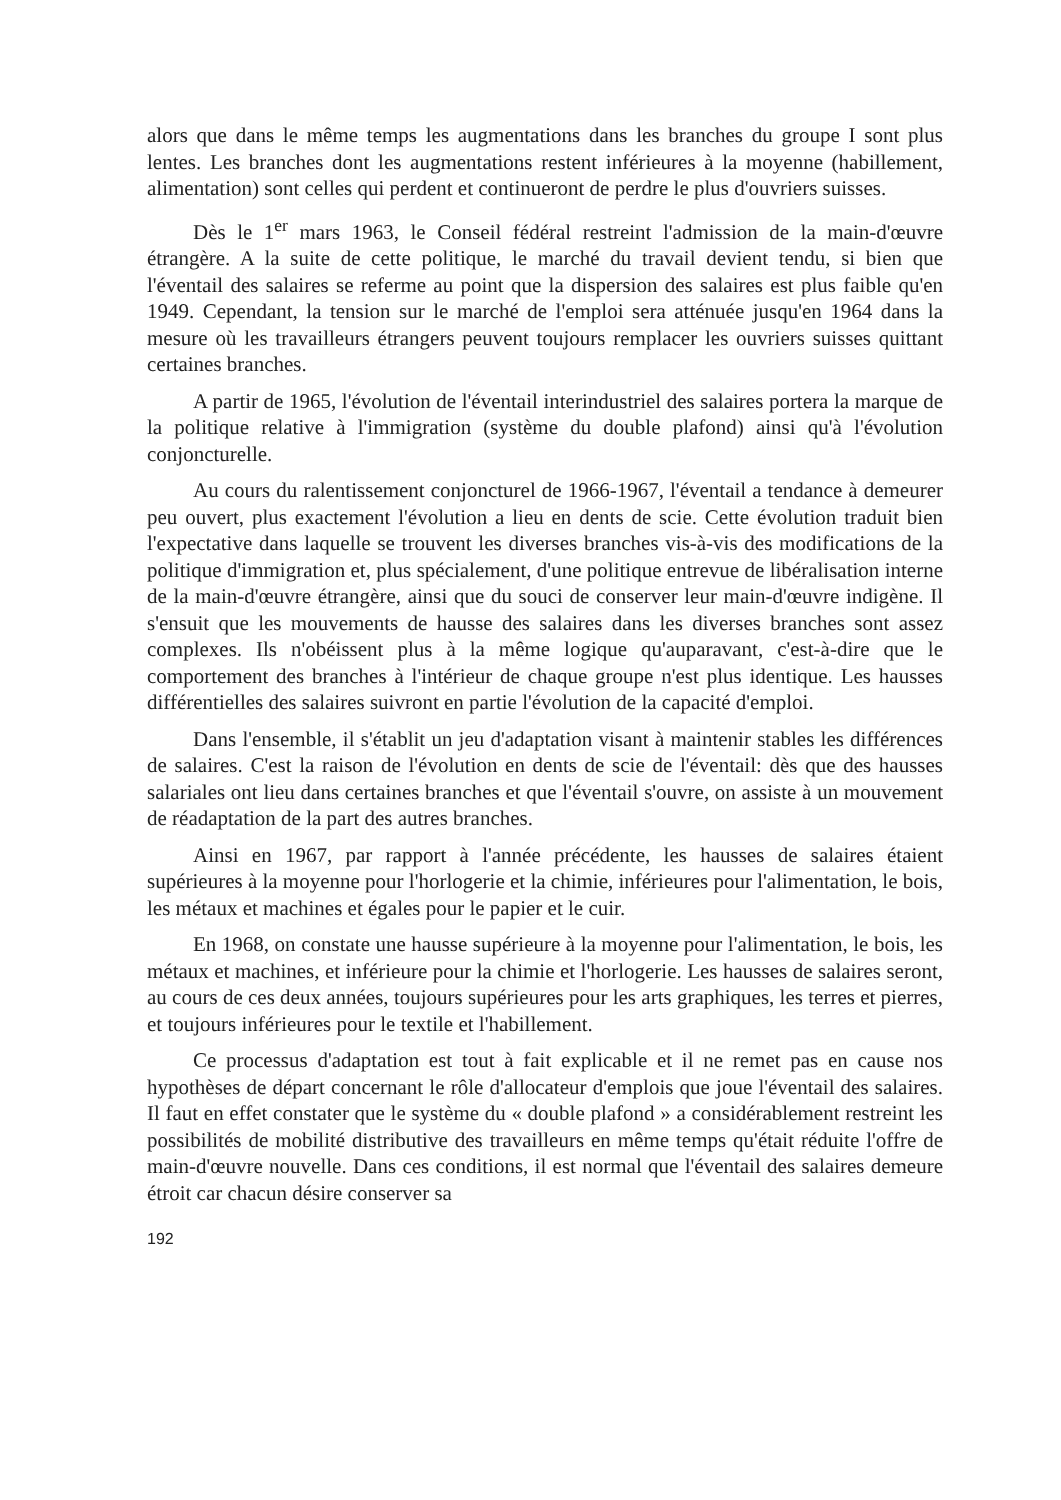alors que dans le même temps les augmentations dans les branches du groupe I sont plus lentes. Les branches dont les augmentations restent inférieures à la moyenne (habillement, alimentation) sont celles qui perdent et continueront de perdre le plus d'ouvriers suisses.
Dès le 1<sup>er</sup> mars 1963, le Conseil fédéral restreint l'admission de la main-d'œuvre étrangère. A la suite de cette politique, le marché du travail devient tendu, si bien que l'éventail des salaires se referme au point que la dispersion des salaires est plus faible qu'en 1949. Cependant, la tension sur le marché de l'emploi sera atténuée jusqu'en 1964 dans la mesure où les travailleurs étrangers peuvent toujours remplacer les ouvriers suisses quittant certaines branches.
A partir de 1965, l'évolution de l'éventail interindustriel des salaires portera la marque de la politique relative à l'immigration (système du double plafond) ainsi qu'à l'évolution conjoncturelle.
Au cours du ralentissement conjoncturel de 1966-1967, l'éventail a tendance à demeurer peu ouvert, plus exactement l'évolution a lieu en dents de scie. Cette évolution traduit bien l'expectative dans laquelle se trouvent les diverses branches vis-à-vis des modifications de la politique d'immigration et, plus spécialement, d'une politique entrevue de libéralisation interne de la main-d'œuvre étrangère, ainsi que du souci de conserver leur main-d'œuvre indigène. Il s'ensuit que les mouvements de hausse des salaires dans les diverses branches sont assez complexes. Ils n'obéissent plus à la même logique qu'auparavant, c'est-à-dire que le comportement des branches à l'intérieur de chaque groupe n'est plus identique. Les hausses différentielles des salaires suivront en partie l'évolution de la capacité d'emploi.
Dans l'ensemble, il s'établit un jeu d'adaptation visant à maintenir stables les différences de salaires. C'est la raison de l'évolution en dents de scie de l'éventail: dès que des hausses salariales ont lieu dans certaines branches et que l'éventail s'ouvre, on assiste à un mouvement de réadaptation de la part des autres branches.
Ainsi en 1967, par rapport à l'année précédente, les hausses de salaires étaient supérieures à la moyenne pour l'horlogerie et la chimie, inférieures pour l'alimentation, le bois, les métaux et machines et égales pour le papier et le cuir.
En 1968, on constate une hausse supérieure à la moyenne pour l'alimentation, le bois, les métaux et machines, et inférieure pour la chimie et l'horlogerie. Les hausses de salaires seront, au cours de ces deux années, toujours supérieures pour les arts graphiques, les terres et pierres, et toujours inférieures pour le textile et l'habillement.
Ce processus d'adaptation est tout à fait explicable et il ne remet pas en cause nos hypothèses de départ concernant le rôle d'allocateur d'emplois que joue l'éventail des salaires. Il faut en effet constater que le système du « double plafond » a considérablement restreint les possibilités de mobilité distributive des travailleurs en même temps qu'était réduite l'offre de main-d'œuvre nouvelle. Dans ces conditions, il est normal que l'éventail des salaires demeure étroit car chacun désire conserver sa
192